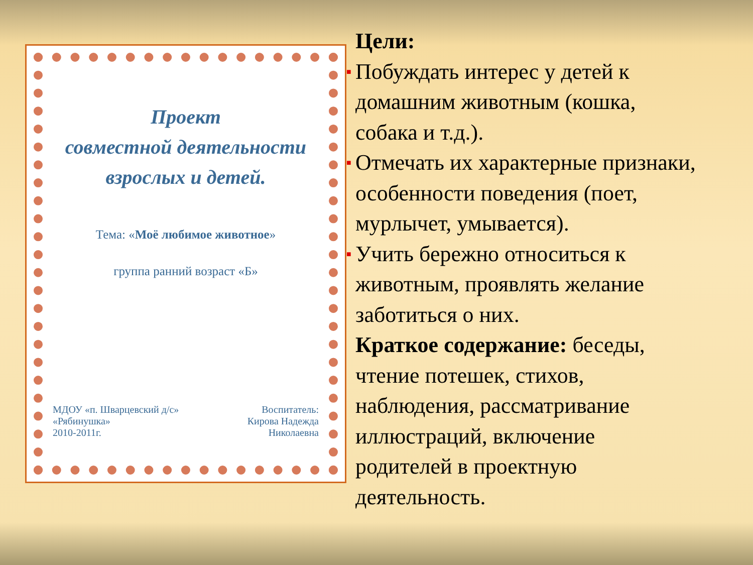Проект
совместной деятельности
взрослых и детей.
Тема: «Моё любимое животное»
группа ранний возраст «Б»
МДОУ «п. Шварцевский д/с»
«Рябинушка»
2010-2011г.
Воспитатель:
Кирова Надежда
Николаевна
Цели:
■ Побуждать интерес у детей к домашним животным (кошка, собака и т.д.).
■ Отмечать их характерные признаки, особенности поведения (поет, мурлычет, умывается).
■ Учить бережно относиться к животным, проявлять желание заботиться о них.
Краткое содержание: беседы, чтение потешек, стихов, наблюдения, рассматривание иллюстраций, включение родителей в проектную деятельность.